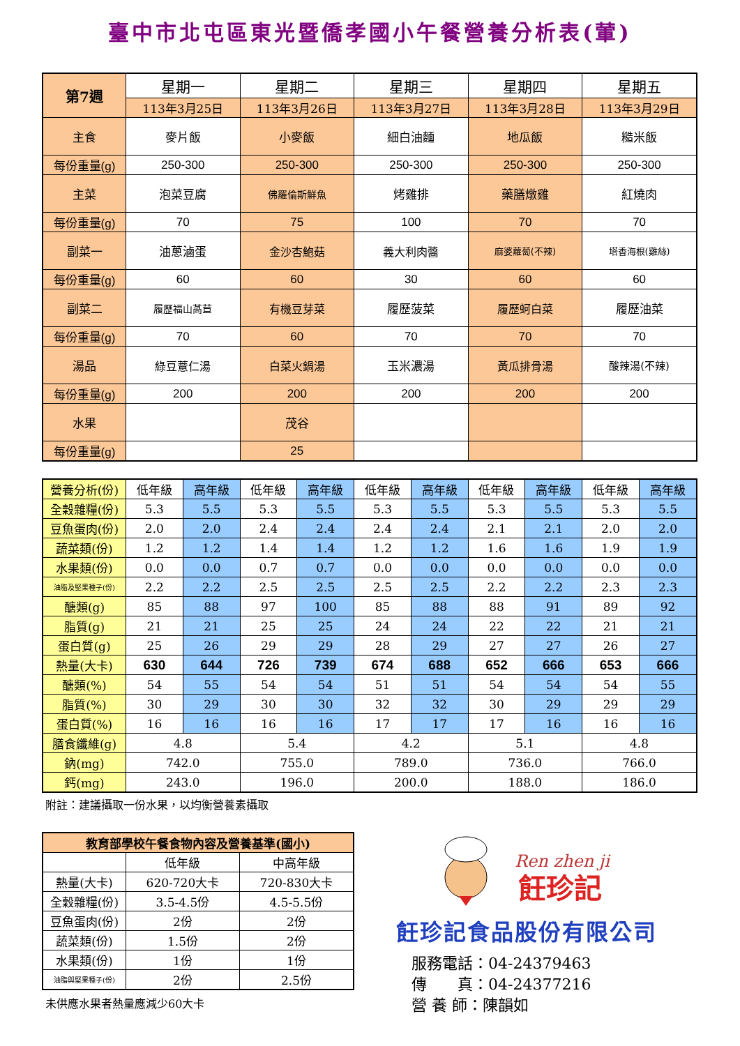臺中市北屯區東光暨僑孝國小午餐營養分析表(葷)
| 第7週 | 星期一 | 星期二 | 星期三 | 星期四 | 星期五 |
| | 113年3月25日 | 113年3月26日 | 113年3月27日 | 113年3月28日 | 113年3月29日 |
| 主食 | 麥片飯 | 小麥飯 | 細白油麵 | 地瓜飯 | 糙米飯 |
| 每份重量(g) | 250-300 | 250-300 | 250-300 | 250-300 | 250-300 |
| 主菜 | 泡菜豆腐 | 佛羅倫斯鮮魚 | 烤雞排 | 藥膳燉雞 | 紅燒肉 |
| 每份重量(g) | 70 | 75 | 100 | 70 | 70 |
| 副菜一 | 油蔥滷蛋 | 金沙杏鮑菇 | 義大利肉醬 | 麻婆蘿蔔(不辣) | 塔香海根(雞絲) |
| 每份重量(g) | 60 | 60 | 30 | 60 | 60 |
| 副菜二 | 履歷福山萵苣 | 有機豆芽菜 | 履歷菠菜 | 履歷蚵白菜 | 履歷油菜 |
| 每份重量(g) | 70 | 60 | 70 | 70 | 70 |
| 湯品 | 綠豆薏仁湯 | 白菜火鍋湯 | 玉米濃湯 | 黃瓜排骨湯 | 酸辣湯(不辣) |
| 每份重量(g) | 200 | 200 | 200 | 200 | 200 |
| 水果 | | 茂谷 | | | |
| 每份重量(g) | | 25 | | | |
| 營養分析(份) | 低年級 | 高年級 | 低年級 | 高年級 | 低年級 | 高年級 | 低年級 | 高年級 | 低年級 | 高年級 |
| 全穀雜糧(份) | 5.3 | 5.5 | 5.3 | 5.5 | 5.3 | 5.5 | 5.3 | 5.5 | 5.3 | 5.5 |
| 豆魚蛋肉(份) | 2.0 | 2.0 | 2.4 | 2.4 | 2.4 | 2.4 | 2.1 | 2.1 | 2.0 | 2.0 |
| 蔬菜類(份) | 1.2 | 1.2 | 1.4 | 1.4 | 1.2 | 1.2 | 1.6 | 1.6 | 1.9 | 1.9 |
| 水果類(份) | 0.0 | 0.0 | 0.7 | 0.7 | 0.0 | 0.0 | 0.0 | 0.0 | 0.0 | 0.0 |
| 油脂及堅果種子(份) | 2.2 | 2.2 | 2.5 | 2.5 | 2.5 | 2.5 | 2.2 | 2.2 | 2.3 | 2.3 |
| 醣類(g) | 85 | 88 | 97 | 100 | 85 | 88 | 88 | 91 | 89 | 92 |
| 脂質(g) | 21 | 21 | 25 | 25 | 24 | 24 | 22 | 22 | 21 | 21 |
| 蛋白質(g) | 25 | 26 | 29 | 29 | 28 | 29 | 27 | 27 | 26 | 27 |
| 熱量(大卡) | 630 | 644 | 726 | 739 | 674 | 688 | 652 | 666 | 653 | 666 |
| 醣類(%) | 54 | 55 | 54 | 54 | 51 | 51 | 54 | 54 | 54 | 55 |
| 脂質(%) | 30 | 29 | 30 | 30 | 32 | 32 | 30 | 29 | 29 | 29 |
| 蛋白質(%) | 16 | 16 | 16 | 16 | 17 | 17 | 17 | 16 | 16 | 16 |
| 膳食纖維(g) | 4.8 | | 5.4 | | 4.2 | | 5.1 | | 4.8 | |
| 鈉(mg) | 742.0 | | 755.0 | | 789.0 | | 736.0 | | 766.0 | |
| 鈣(mg) | 243.0 | | 196.0 | | 200.0 | | 188.0 | | 186.0 | |
附註：建議攝取一份水果，以均衡營養素攝取
| 教育部學校午餐食物內容及營養基準(國小) | | |
| | 低年級 | 中高年級 |
| 熱量(大卡) | 620-720大卡 | 720-830大卡 |
| 全穀雜糧(份) | 3.5-4.5份 | 4.5-5.5份 |
| 豆魚蛋肉(份) | 2份 | 2份 |
| 蔬菜類(份) | 1.5份 | 2份 |
| 水果類(份) | 1份 | 1份 |
| 油脂與堅果種子(份) | 2份 | 2.5份 |
未供應水果者熱量應減少60大卡
Ren zhen ji
飪珍記
飪珍記食品股份有限公司
服務電話：04-24379463
傳　　真：04-24377216
營 養 師：陳韻如